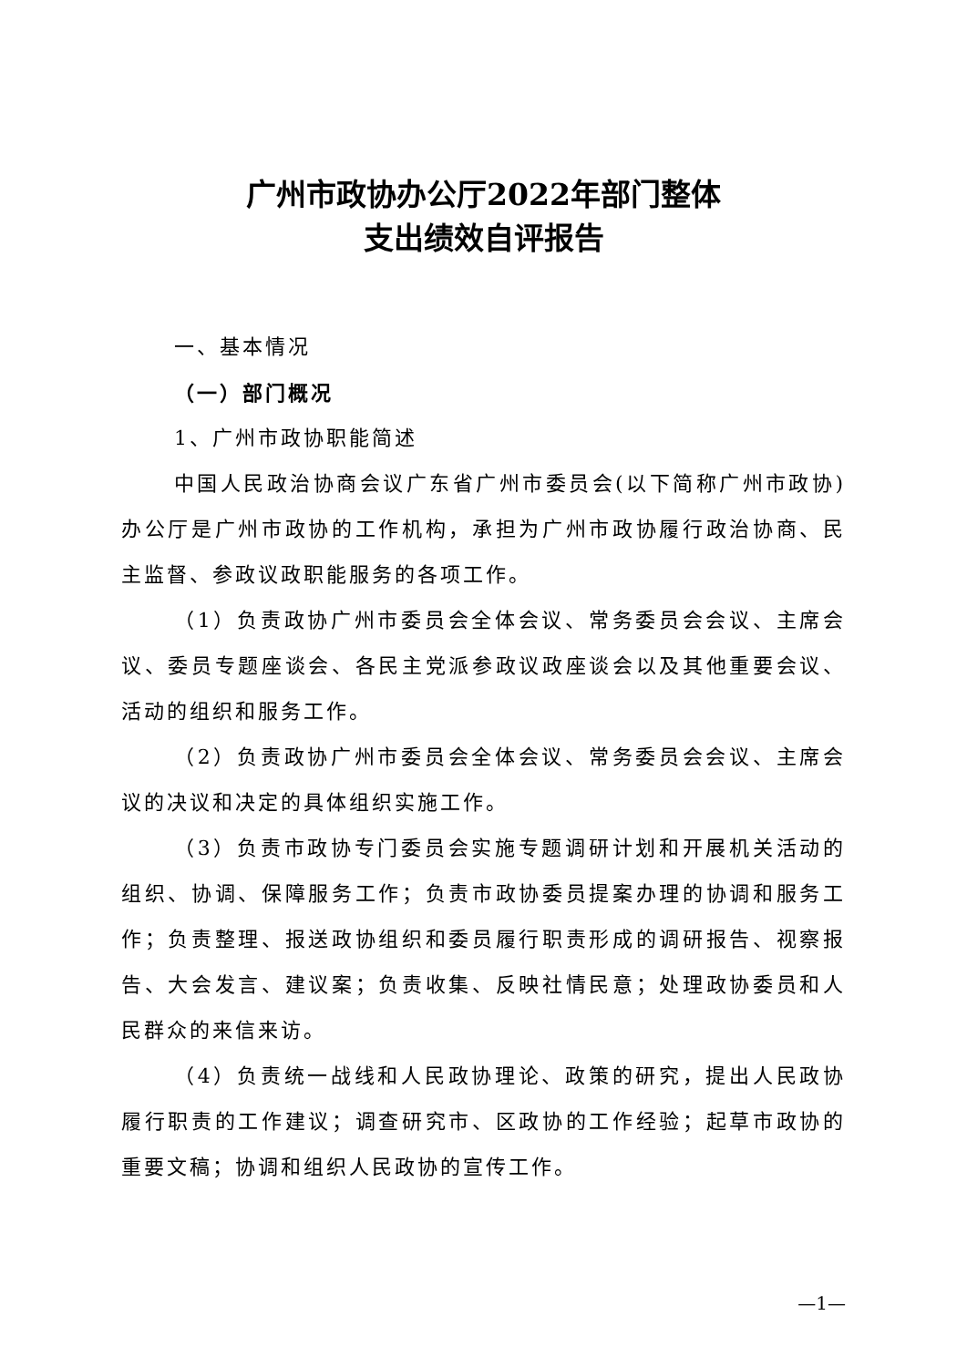广州市政协办公厅2022年部门整体
支出绩效自评报告
一、基本情况
（一）部门概况
1、广州市政协职能简述
中国人民政治协商会议广东省广州市委员会(以下简称广州市政协)办公厅是广州市政协的工作机构，承担为广州市政协履行政治协商、民主监督、参政议政职能服务的各项工作。
（1）负责政协广州市委员会全体会议、常务委员会会议、主席会议、委员专题座谈会、各民主党派参政议政座谈会以及其他重要会议、活动的组织和服务工作。
（2）负责政协广州市委员会全体会议、常务委员会会议、主席会议的决议和决定的具体组织实施工作。
（3）负责市政协专门委员会实施专题调研计划和开展机关活动的组织、协调、保障服务工作；负责市政协委员提案办理的协调和服务工作；负责整理、报送政协组织和委员履行职责形成的调研报告、视察报告、大会发言、建议案；负责收集、反映社情民意；处理政协委员和人民群众的来信来访。
（4）负责统一战线和人民政协理论、政策的研究，提出人民政协履行职责的工作建议；调查研究市、区政协的工作经验；起草市政协的重要文稿；协调和组织人民政协的宣传工作。
—1—